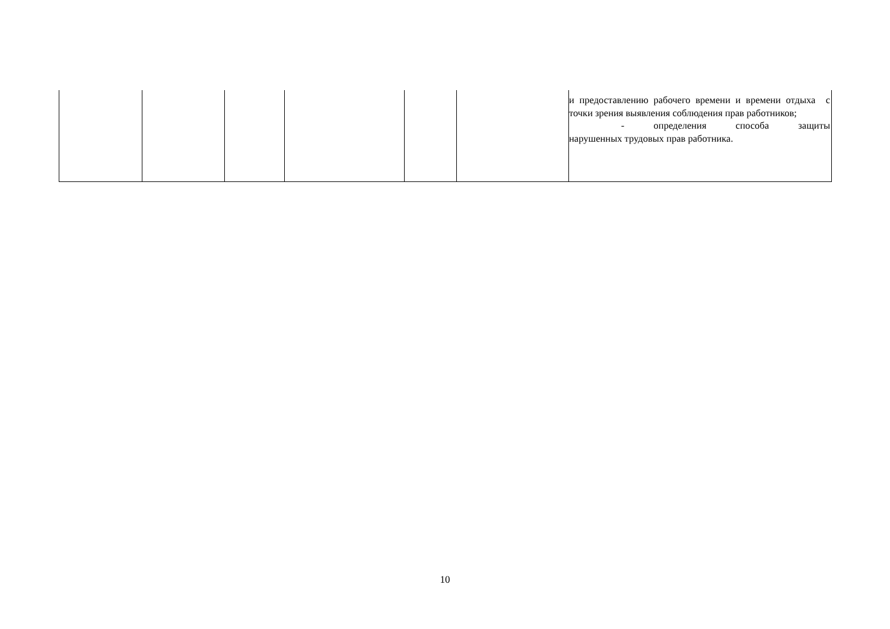| | | | | | | и предоставлению рабочего времени и времени отдыха с точки зрения выявления соблюдения прав работников; - определения способа защиты нарушенных трудовых прав работника. |
10